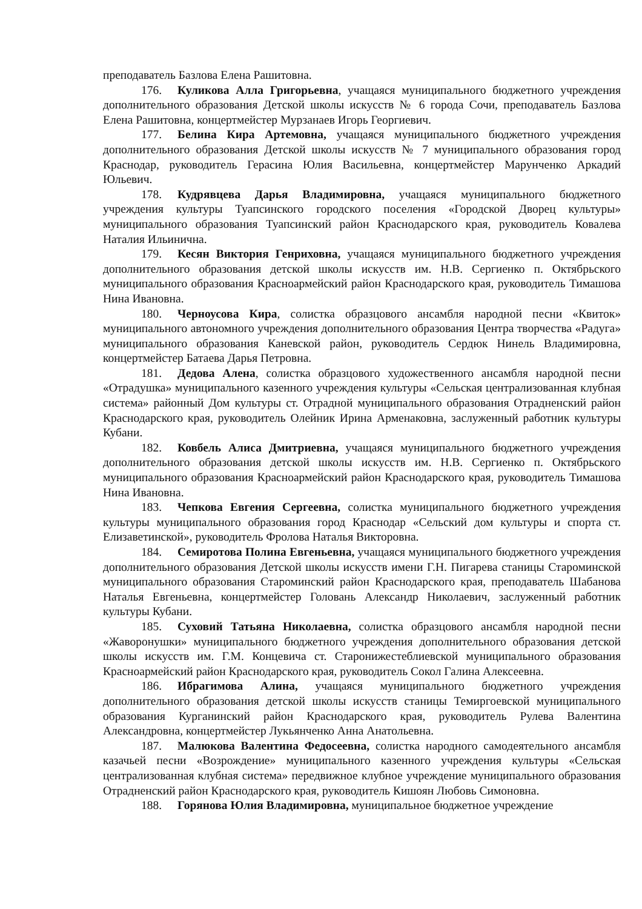преподаватель Базлова Елена Рашитовна.
176. Куликова Алла Григорьевна, учащаяся муниципального бюджетного учреждения дополнительного образования Детской школы искусств № 6 города Сочи, преподаватель Базлова Елена Рашитовна, концертмейстер Мурзанаев Игорь Георгиевич.
177. Белина Кира Артемовна, учащаяся муниципального бюджетного учреждения дополнительного образования Детской школы искусств № 7 муниципального образования город Краснодар, руководитель Герасина Юлия Васильевна, концертмейстер Марунченко Аркадий Юльевич.
178. Кудрявцева Дарья Владимировна, учащаяся муниципального бюджетного учреждения культуры Туапсинского городского поселения «Городской Дворец культуры» муниципального образования Туапсинский район Краснодарского края, руководитель Ковалева Наталия Ильинична.
179. Кесян Виктория Генриховна, учащаяся муниципального бюджетного учреждения дополнительного образования детской школы искусств им. Н.В. Сергиенко п. Октябрьского муниципального образования Красноармейский район Краснодарского края, руководитель Тимашова Нина Ивановна.
180. Черноусова Кира, солистка образцового ансамбля народной песни «Квиток» муниципального автономного учреждения дополнительного образования Центра творчества «Радуга» муниципального образования Каневской район, руководитель Сердюк Нинель Владимировна, концертмейстер Батаева Дарья Петровна.
181. Дедова Алена, солистка образцового художественного ансамбля народной песни «Отрадушка» муниципального казенного учреждения культуры «Сельская централизованная клубная система» районный Дом культуры ст. Отрадной муниципального образования Отрадненский район Краснодарского края, руководитель Олейник Ирина Арменаковна, заслуженный работник культуры Кубани.
182. Ковбель Алиса Дмитриевна, учащаяся муниципального бюджетного учреждения дополнительного образования детской школы искусств им. Н.В. Сергиенко п. Октябрьского муниципального образования Красноармейский район Краснодарского края, руководитель Тимашова Нина Ивановна.
183. Чепкова Евгения Сергеевна, солистка муниципального бюджетного учреждения культуры муниципального образования город Краснодар «Сельский дом культуры и спорта ст. Елизаветинской», руководитель Фролова Наталья Викторовна.
184. Семиротова Полина Евгеньевна, учащаяся муниципального бюджетного учреждения дополнительного образования Детской школы искусств имени Г.Н. Пигарева станицы Староминской муниципального образования Староминский район Краснодарского края, преподаватель Шабанова Наталья Евгеньевна, концертмейстер Головань Александр Николаевич, заслуженный работник культуры Кубани.
185. Суховий Татьяна Николаевна, солистка образцового ансамбля народной песни «Жаворонушки» муниципального бюджетного учреждения дополнительного образования детской школы искусств им. Г.М. Концевича ст. Старонижестеблиевской муниципального образования Красноармейский район Краснодарского края, руководитель Сокол Галина Алексеевна.
186. Ибрагимова Алина, учащаяся муниципального бюджетного учреждения дополнительного образования детской школы искусств станицы Темиргоевской муниципального образования Курганинский район Краснодарского края, руководитель Рулева Валентина Александровна, концертмейстер Лукьянченко Анна Анатольевна.
187. Малюкова Валентина Федосеевна, солистка народного самодеятельного ансамбля казачьей песни «Возрождение» муниципального казенного учреждения культуры «Сельская централизованная клубная система» передвижное клубное учреждение муниципального образования Отрадненский район Краснодарского края, руководитель Кишоян Любовь Симоновна.
188. Горянова Юлия Владимировна, муниципальное бюджетное учреждение